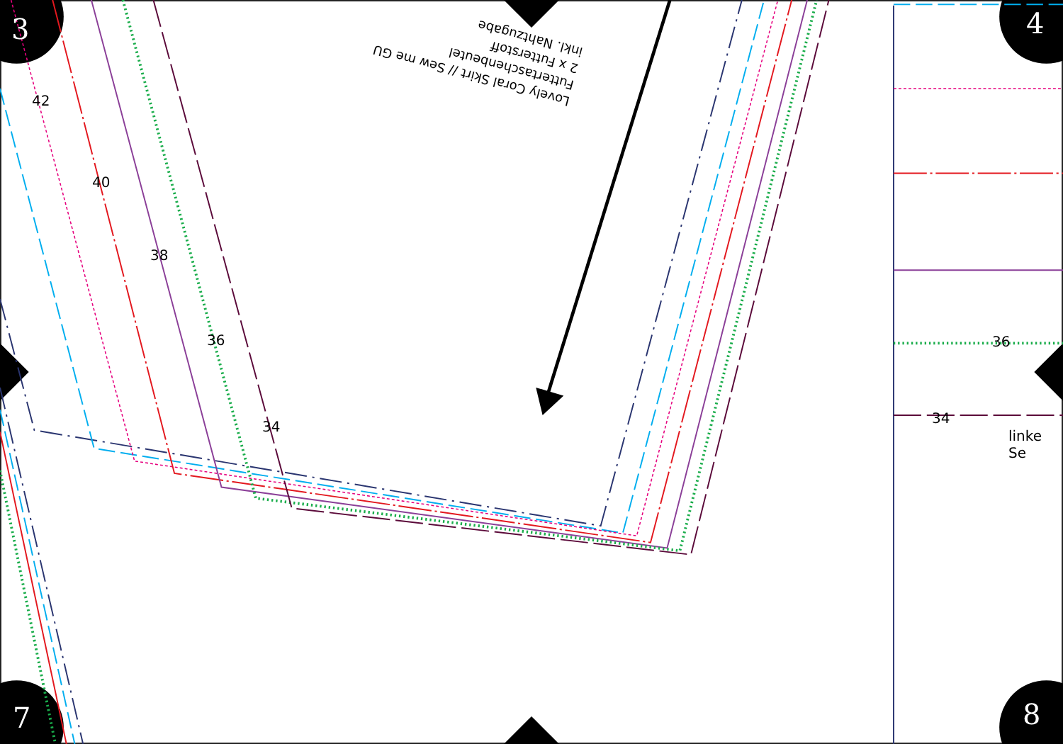3 4
7 8
Lovely Coral Skirt // Sew me GU
Futtertaschenbeutel
2 x Futterstoff
inkl. Nahtzugabe
42
40
38
36
34
36
34
linke Se